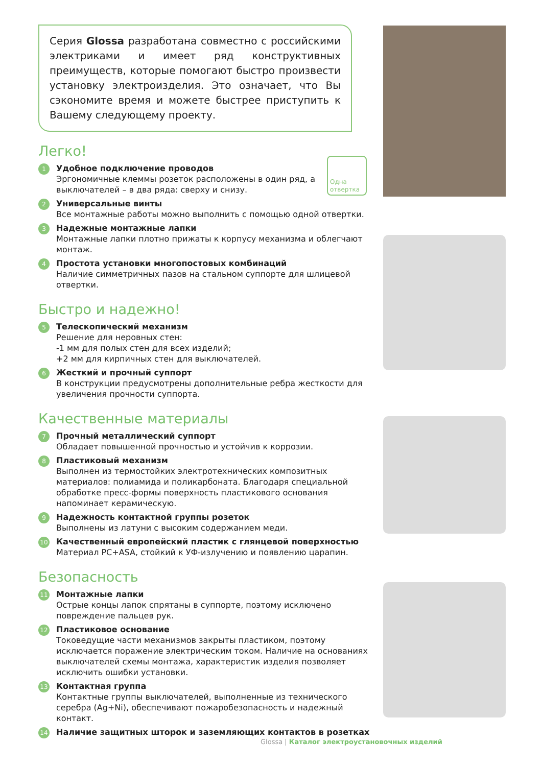Серия Glossa разработана совместно с российскими электриками и имеет ряд конструктивных преимуществ, которые помогают быстро произвести установку электроизделия. Это означает, что Вы сэкономите время и можете быстрее приступить к Вашему следующему проекту.
Легко!
1
Удобное подключение проводов
Эргономичные клеммы розеток расположены в один ряд, а выключателей – в два ряда: сверху и снизу.
2
Универсальные винты
Все монтажные работы можно выполнить с помощью одной отвертки.
3
Надежные монтажные лапки
Монтажные лапки плотно прижаты к корпусу механизма и облегчают монтаж.
4
Простота установки многопостовых комбинаций
Наличие симметричных пазов на стальном суппорте для шлицевой отвертки.
Быстро и надежно!
5
Телескопический механизм
Решение для неровных стен:
-1 мм для полых стен для всех изделий;
+2 мм для кирпичных стен для выключателей.
6
Жесткий и прочный суппорт
В конструкции предусмотрены дополнительные ребра жесткости для увеличения прочности суппорта.
Качественные материалы
7
Прочный металлический суппорт
Обладает повышенной прочностью и устойчив к коррозии.
8
Пластиковый механизм
Выполнен из термостойких электротехнических композитных материалов: полиамида и поликарбоната. Благодаря специальной обработке пресс-формы поверхность пластикового основания напоминает керамическую.
9
Надежность контактной группы розеток
Выполнены из латуни с высоким содержанием меди.
10
Качественный европейский пластик с глянцевой поверхностью
Материал PC+ASA, стойкий к УФ-излучению и появлению царапин.
Безопасность
11
Монтажные лапки
Острые концы лапок спрятаны в суппорте, поэтому исключено повреждение пальцев рук.
12
Пластиковое основание
Токоведущие части механизмов закрыты пластиком, поэтому исключается поражение электрическим током. Наличие на основаниях выключателей схемы монтажа, характеристик изделия позволяет исключить ошибки установки.
13
Контактная группа
Контактные группы выключателей, выполненные из технического серебра (Ag+Ni), обеспечивают пожаробезопасность и надежный контакт.
14
Наличие защитных шторок и заземляющих контактов в розетках
Одна отвертка
Glossa | Каталог электроустановочных изделий